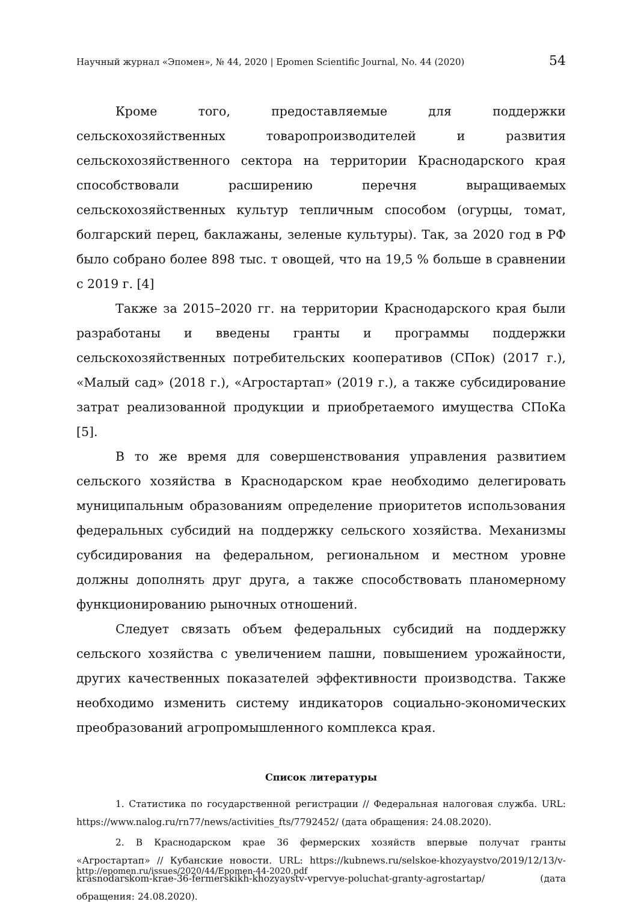Научный журнал «Эпомен», № 44, 2020 | Epomen Scientific Journal, No. 44 (2020) 54
Кроме того, предоставляемые для поддержки сельскохозяйственных товаропроизводителей и развития сельскохозяйственного сектора на территории Краснодарского края способствовали расширению перечня выращиваемых сельскохозяйственных культур тепличным способом (огурцы, томат, болгарский перец, баклажаны, зеленые культуры). Так, за 2020 год в РФ было собрано более 898 тыс. т овощей, что на 19,5 % больше в сравнении с 2019 г. [4]
Также за 2015–2020 гг. на территории Краснодарского края были разработаны и введены гранты и программы поддержки сельскохозяйственных потребительских кооперативов (СПок) (2017 г.), «Малый сад» (2018 г.), «Агростартап» (2019 г.), а также субсидирование затрат реализованной продукции и приобретаемого имущества СПоКа [5].
В то же время для совершенствования управления развитием сельского хозяйства в Краснодарском крае необходимо делегировать муниципальным образованиям определение приоритетов использования федеральных субсидий на поддержку сельского хозяйства. Механизмы субсидирования на федеральном, региональном и местном уровне должны дополнять друг друга, а также способствовать планомерному функционированию рыночных отношений.
Следует связать объем федеральных субсидий на поддержку сельского хозяйства с увеличением пашни, повышением урожайности, других качественных показателей эффективности производства. Также необходимо изменить систему индикаторов социально-экономических преобразований агропромышленного комплекса края.
Список литературы
1. Статистика по государственной регистрации // Федеральная налоговая служба. URL: https://www.nalog.ru/rn77/news/activities_fts/7792452/ (дата обращения: 24.08.2020).
2. В Краснодарском крае 36 фермерских хозяйств впервые получат гранты «Агростартап» // Кубанские новости. URL: https://kubnews.ru/selskoe-khozyaystvo/2019/12/13/v-krasnodarskom-krae-36-fermerskikh-khozyaystv-vpervye-poluchat-granty-agrostartap/ (дата обращения: 24.08.2020).
http://epomen.ru/issues/2020/44/Epomen-44-2020.pdf